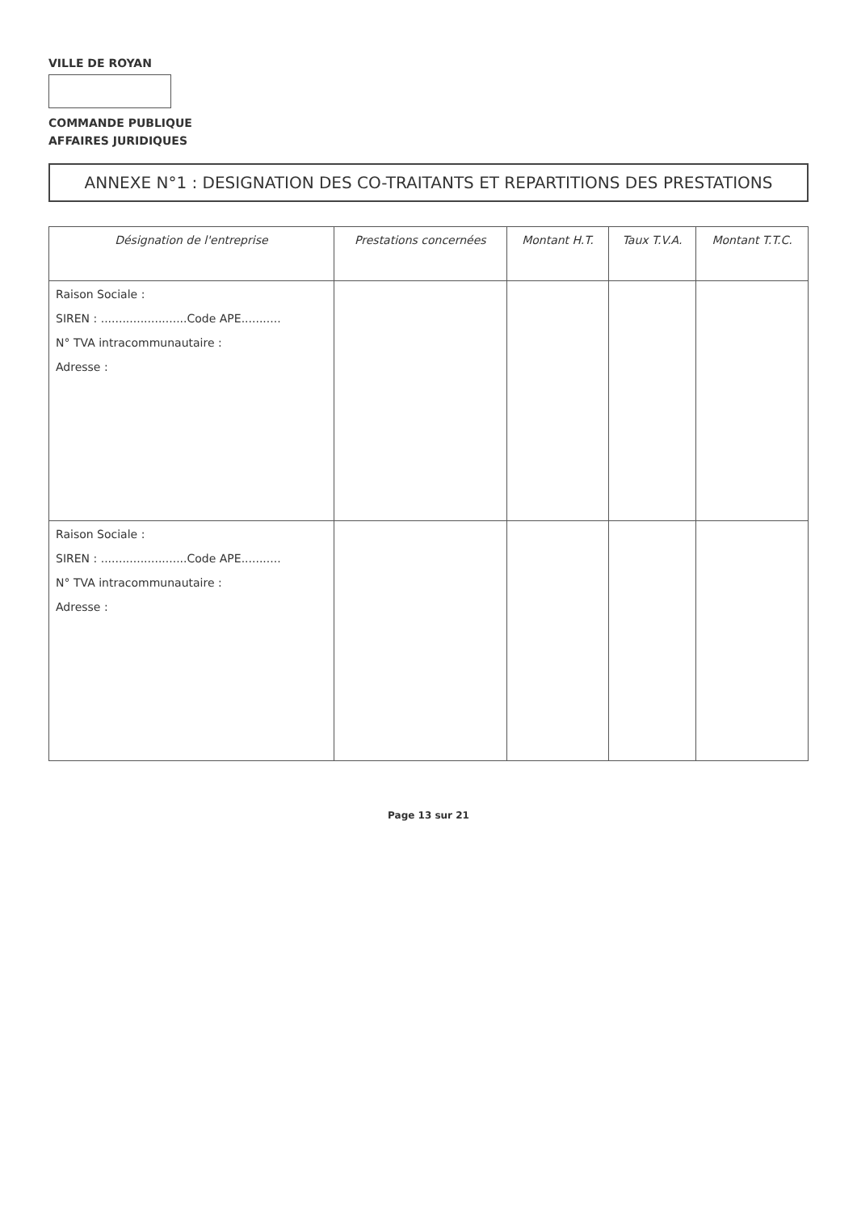VILLE DE ROYAN
COMMANDE PUBLIQUE
AFFAIRES JURIDIQUES
ANNEXE N°1 : DESIGNATION DES CO-TRAITANTS ET REPARTITIONS DES PRESTATIONS
| Désignation de l'entreprise | Prestations concernées | Montant H.T. | Taux T.V.A. | Montant T.T.C. |
| --- | --- | --- | --- | --- |
| Raison Sociale : SIREN : ........................Code APE........... N° TVA intracommunautaire : Adresse : | | | | |
| Raison Sociale : SIREN : ........................Code APE........... N° TVA intracommunautaire : Adresse : | | | | |
Page 13 sur 21